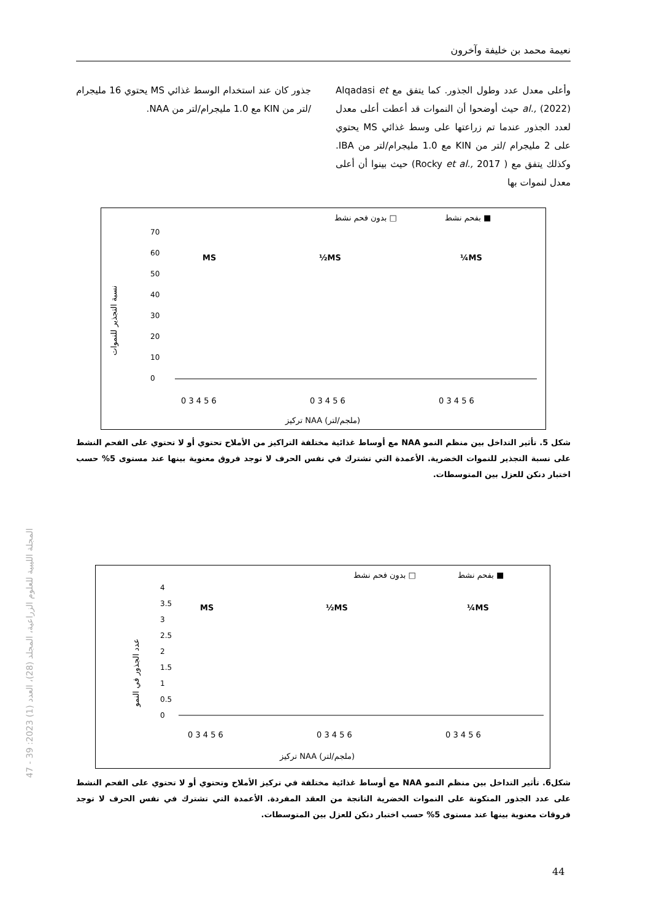نعيمة محمد بن خليفة وآخرون
وأعلى معدل عدد وطول الجذور. كما يتفق مع Alqadasi et al., (2022) حيث أوضحوا أن النموات قد أعطت أعلى معدل لعدد الجذور عندما تم زراعتها على وسط غذائي MS يحتوي على 2 مليجرام /لتر من KIN مع 1.0 مليجرام/لتر من IBA. وكذلك يتفق مع ( Rocky et al., 2017) حيث بينوا أن أعلى معدل لنموات بها
جذور كان عند استخدام الوسط غذائي MS يحتوي 16 مليجرام /لتر من KIN مع 1.0 مليجرام/لتر من NAA.
بفحم نشط ■
بدون فحم نشط □
نسبة التجذير للنموات
70
60
50
40
30
20
10
0
MS
½MS
¼MS
0 3 4 5 6
0 3 4 5 6
0 3 4 5 6
تركيز NAA (ملجم/لتر)
شكل 5. تأثير التداخل بين منظم النمو NAA مع أوساط غذائية مختلفة التراكيز من الأملاح تحتوي أو لا تحتوي على الفحم النشط على نسبة التجذير للنموات الخضرية. الأعمدة التي تشترك في نفس الحرف لا توجد فروق معنوية بينها عند مستوى 5% حسب اختبار دنكن للعزل بين المتوسطات.
بفحم نشط ■
بدون فحم نشط □
عدد الجذور في النمو
4
3.5
3
2.5
2
1.5
1
0.5
0
MS
½MS
¼MS
0 3 4 5 6
0 3 4 5 6
0 3 4 5 6
تركيز NAA (ملجم/لتر)
شكل6. تأثير التداخل بين منظم النمو NAA مع أوساط غذائية مختلفة في تركيز الأملاح وتحتوي أو لا تحتوي على الفحم النشط على عدد الجذور المتكونة على النموات الخضرية الناتجة من العقد المفردة. الأعمدة التي تشترك في نفس الحرف لا توجد فروقات معنوية بينها عند مستوى 5% حسب اختبار دنكن للعزل بين المتوسطات.
المجلة الليبية للعلوم الزراعية، المجلد (28)، العدد (1) 2023: 39 - 47
44